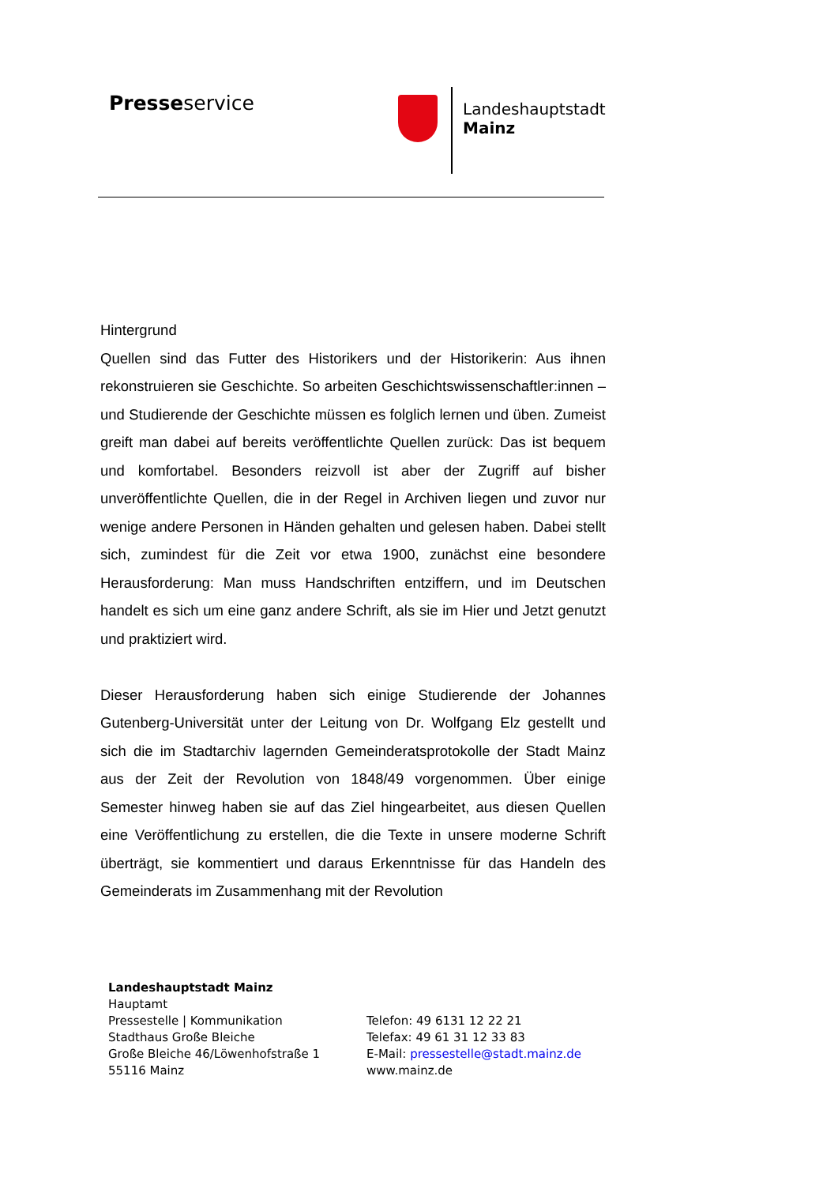Presseservice
Landeshauptstadt
Mainz
Hintergrund
Quellen sind das Futter des Historikers und der Historikerin: Aus ihnen rekonstruieren sie Geschichte. So arbeiten Geschichtswissenschaftler:innen – und Studierende der Geschichte müssen es folglich lernen und üben. Zumeist greift man dabei auf bereits veröffentlichte Quellen zurück: Das ist bequem und komfortabel. Besonders reizvoll ist aber der Zugriff auf bisher unveröffentlichte Quellen, die in der Regel in Archiven liegen und zuvor nur wenige andere Personen in Händen gehalten und gelesen haben. Dabei stellt sich, zumindest für die Zeit vor etwa 1900, zunächst eine besondere Herausforderung: Man muss Handschriften entziffern, und im Deutschen handelt es sich um eine ganz andere Schrift, als sie im Hier und Jetzt genutzt und praktiziert wird.
Dieser Herausforderung haben sich einige Studierende der Johannes Gutenberg-Universität unter der Leitung von Dr. Wolfgang Elz gestellt und sich die im Stadtarchiv lagernden Gemeinderatsprotokolle der Stadt Mainz aus der Zeit der Revolution von 1848/49 vorgenommen. Über einige Semester hinweg haben sie auf das Ziel hingearbeitet, aus diesen Quellen eine Veröffentlichung zu erstellen, die die Texte in unsere moderne Schrift überträgt, sie kommentiert und daraus Erkenntnisse für das Handeln des Gemeinderats im Zusammenhang mit der Revolution
Landeshauptstadt Mainz
Hauptamt
Pressestelle | Kommunikation
Stadthaus Große Bleiche
Große Bleiche 46/Löwenhofstraße 1
55116 Mainz
Telefon: 49 6131 12 22 21
Telefax: 49 61 31 12 33 83
E-Mail: pressestelle@stadt.mainz.de
www.mainz.de